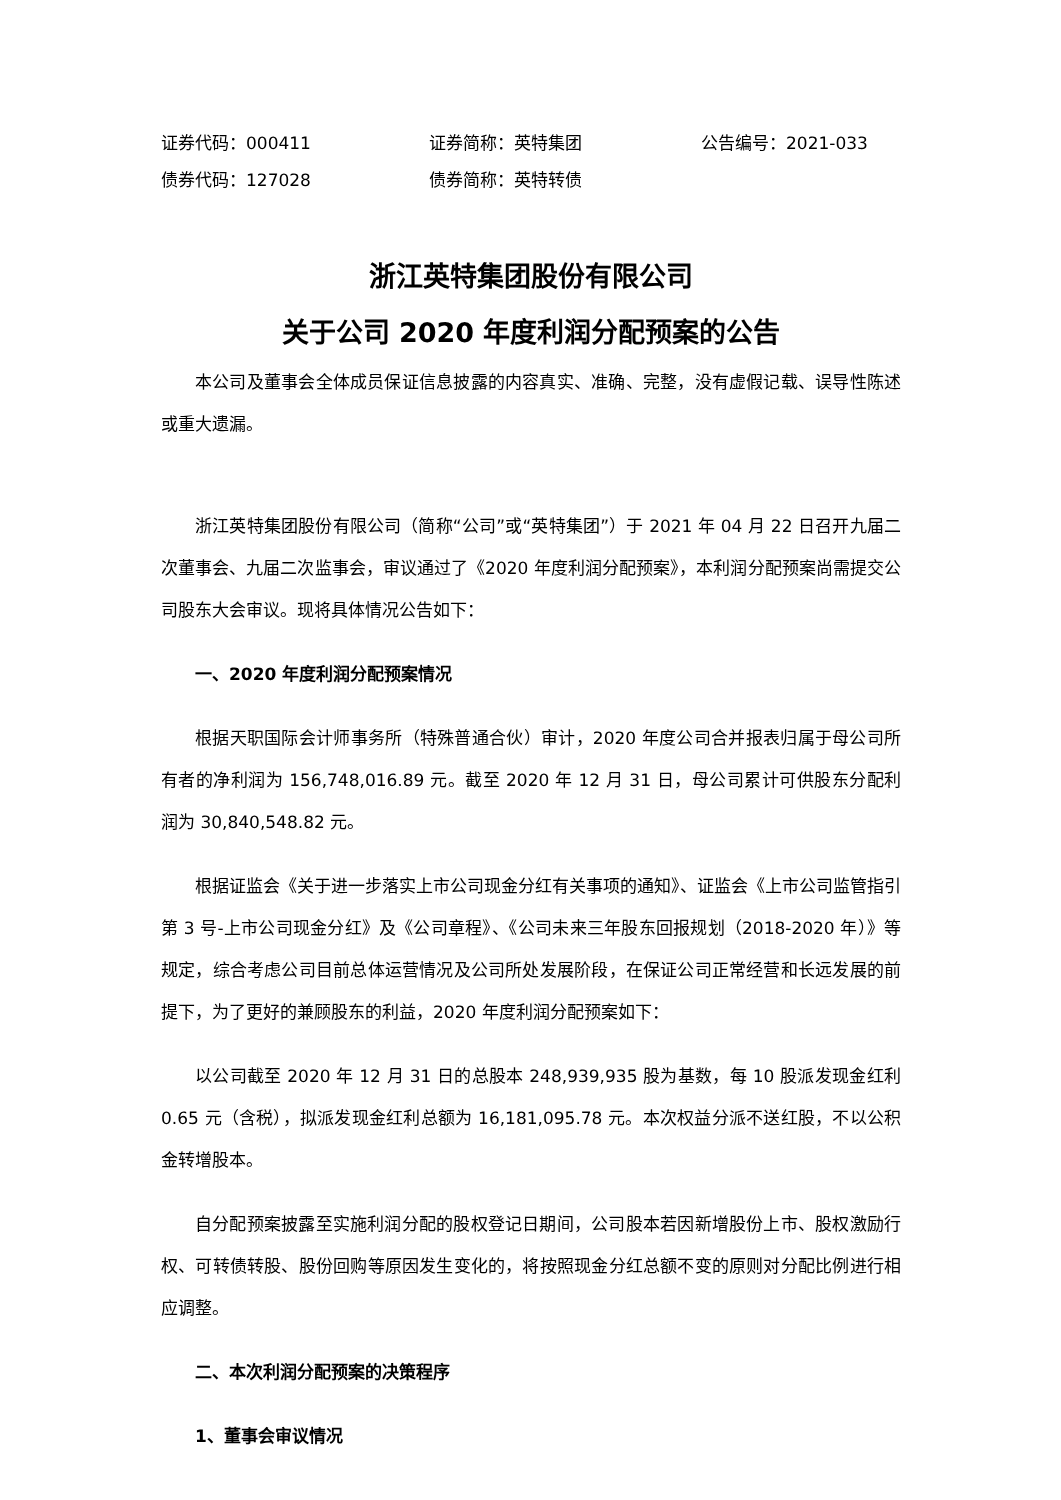证券代码：000411 证券简称：英特集团 公告编号：2021-033
债券代码：127028 债券简称：英特转债
浙江英特集团股份有限公司
关于公司 2020 年度利润分配预案的公告
本公司及董事会全体成员保证信息披露的内容真实、准确、完整，没有虚假记载、误导性陈述或重大遗漏。
浙江英特集团股份有限公司（简称“公司”或“英特集团”）于 2021 年 04 月 22 日召开九届二次董事会、九届二次监事会，审议通过了《2020 年度利润分配预案》，本利润分配预案尚需提交公司股东大会审议。现将具体情况公告如下：
一、2020 年度利润分配预案情况
根据天职国际会计师事务所（特殊普通合伙）审计，2020 年度公司合并报表归属于母公司所有者的净利润为 156,748,016.89 元。截至 2020 年 12 月 31 日，母公司累计可供股东分配利润为 30,840,548.82 元。
根据证监会《关于进一步落实上市公司现金分红有关事项的通知》、证监会《上市公司监管指引第 3 号-上市公司现金分红》及《公司章程》、《公司未来三年股东回报规划（2018-2020 年）》等规定，综合考虑公司目前总体运营情况及公司所处发展阶段，在保证公司正常经营和长远发展的前提下，为了更好的兼顾股东的利益，2020 年度利润分配预案如下：
以公司截至 2020 年 12 月 31 日的总股本 248,939,935 股为基数，每 10 股派发现金红利 0.65 元（含税），拟派发现金红利总额为 16,181,095.78 元。本次权益分派不送红股，不以公积金转增股本。
自分配预案披露至实施利润分配的股权登记日期间，公司股本若因新增股份上市、股权激励行权、可转债转股、股份回购等原因发生变化的，将按照现金分红总额不变的原则对分配比例进行相应调整。
二、本次利润分配预案的决策程序
1、董事会审议情况